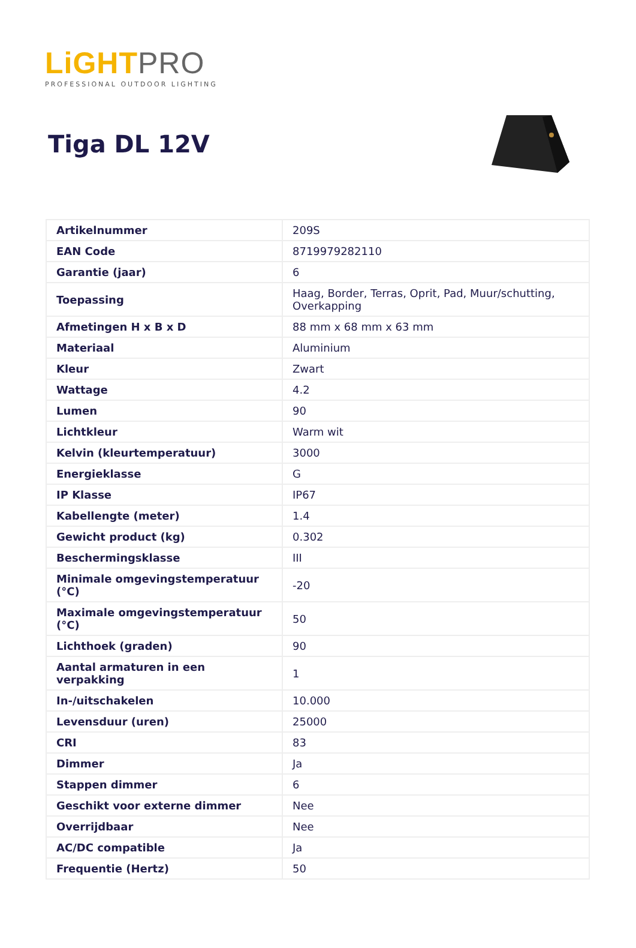LiGHT PRO
PROFESSIONAL OUTDOOR LIGHTING
Tiga DL 12V
| Artikelnummer | 209S |
| EAN Code | 8719979282110 |
| Garantie (jaar) | 6 |
| Toepassing | Haag, Border, Terras, Oprit, Pad, Muur/schutting, Overkapping |
| Afmetingen H x B x D | 88 mm x 68 mm x 63 mm |
| Materiaal | Aluminium |
| Kleur | Zwart |
| Wattage | 4.2 |
| Lumen | 90 |
| Lichtkleur | Warm wit |
| Kelvin (kleurtemperatuur) | 3000 |
| Energieklasse | G |
| IP Klasse | IP67 |
| Kabellengte (meter) | 1.4 |
| Gewicht product (kg) | 0.302 |
| Beschermingsklasse | III |
| Minimale omgevingstemperatuur (°C) | -20 |
| Maximale omgevingstemperatuur (°C) | 50 |
| Lichthoek (graden) | 90 |
| Aantal armaturen in een verpakking | 1 |
| In-/uitschakelen | 10.000 |
| Levensduur (uren) | 25000 |
| CRI | 83 |
| Dimmer | Ja |
| Stappen dimmer | 6 |
| Geschikt voor externe dimmer | Nee |
| Overrijdbaar | Nee |
| AC/DC compatible | Ja |
| Frequentie (Hertz) | 50 |